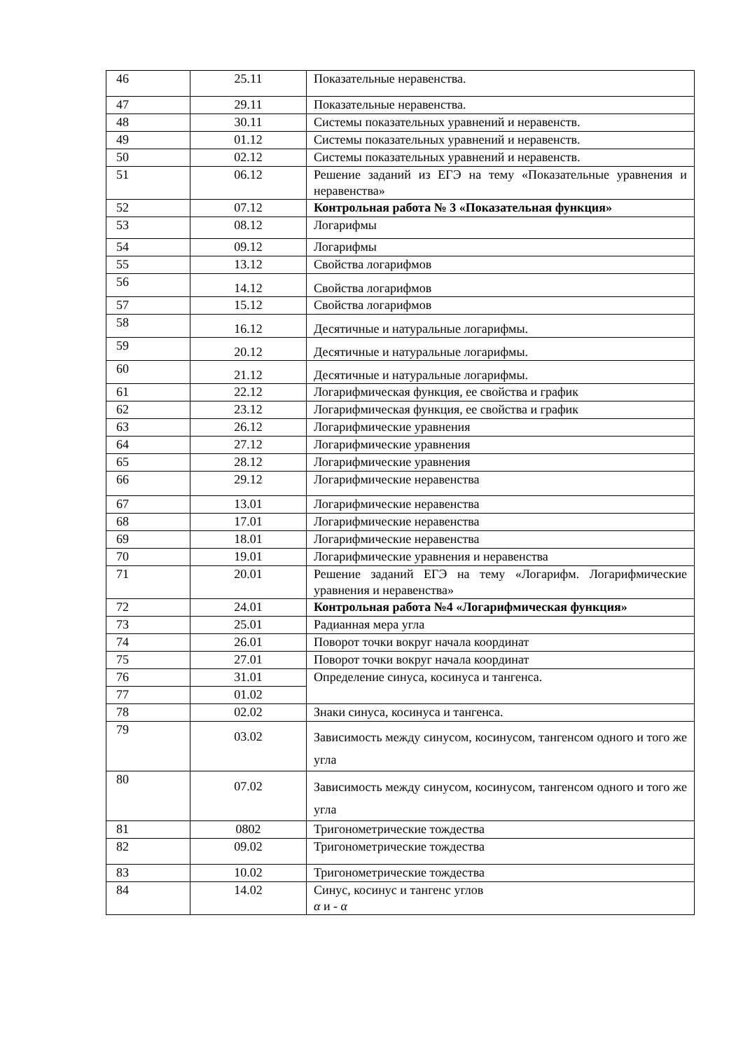| 46 | 25.11 | Показательные неравенства. |
| 47 | 29.11 | Показательные неравенства. |
| 48 | 30.11 | Системы показательных уравнений и неравенств. |
| 49 | 01.12 | Системы показательных уравнений и неравенств. |
| 50 | 02.12 | Системы показательных уравнений и неравенств. |
| 51 | 06.12 | Решение заданий из ЕГЭ на тему «Показательные уравнения и неравенства» |
| 52 | 07.12 | Контрольная работа № 3 «Показательная функция» |
| 53 | 08.12 | Логарифмы |
| 54 | 09.12 | Логарифмы |
| 55 | 13.12 | Свойства логарифмов |
| 56 | 14.12 | Свойства логарифмов |
| 57 | 15.12 | Свойства логарифмов |
| 58 | 16.12 | Десятичные и натуральные логарифмы. |
| 59 | 20.12 | Десятичные и натуральные логарифмы. |
| 60 | 21.12 | Десятичные и натуральные логарифмы. |
| 61 | 22.12 | Логарифмическая функция, ее свойства и график |
| 62 | 23.12 | Логарифмическая функция, ее свойства и график |
| 63 | 26.12 | Логарифмические уравнения |
| 64 | 27.12 | Логарифмические уравнения |
| 65 | 28.12 | Логарифмические уравнения |
| 66 | 29.12 | Логарифмические неравенства |
| 67 | 13.01 | Логарифмические неравенства |
| 68 | 17.01 | Логарифмические неравенства |
| 69 | 18.01 | Логарифмические неравенства |
| 70 | 19.01 | Логарифмические уравнения и неравенства |
| 71 | 20.01 | Решение заданий ЕГЭ на тему «Логарифм. Логарифмические уравнения и неравенства» |
| 72 | 24.01 | Контрольная работа №4 «Логарифмическая функция» |
| 73 | 25.01 | Радианная мера угла |
| 74 | 26.01 | Поворот точки вокруг начала координат |
| 75 | 27.01 | Поворот точки вокруг начала координат |
| 76 | 31.01 | Определение синуса, косинуса и тангенса. |
| 77 | 01.02 | |
| 78 | 02.02 | Знаки синуса, косинуса и тангенса. |
| 79 | 03.02 | Зависимость между синусом, косинусом, тангенсом одного и того же угла |
| 80 | 07.02 | Зависимость между синусом, косинусом, тангенсом одного и того же угла |
| 81 | 0802 | Тригонометрические тождества |
| 82 | 09.02 | Тригонометрические тождества |
| 83 | 10.02 | Тригонометрические тождества |
| 84 | 14.02 | Синус, косинус и тангенс углов α и - α |